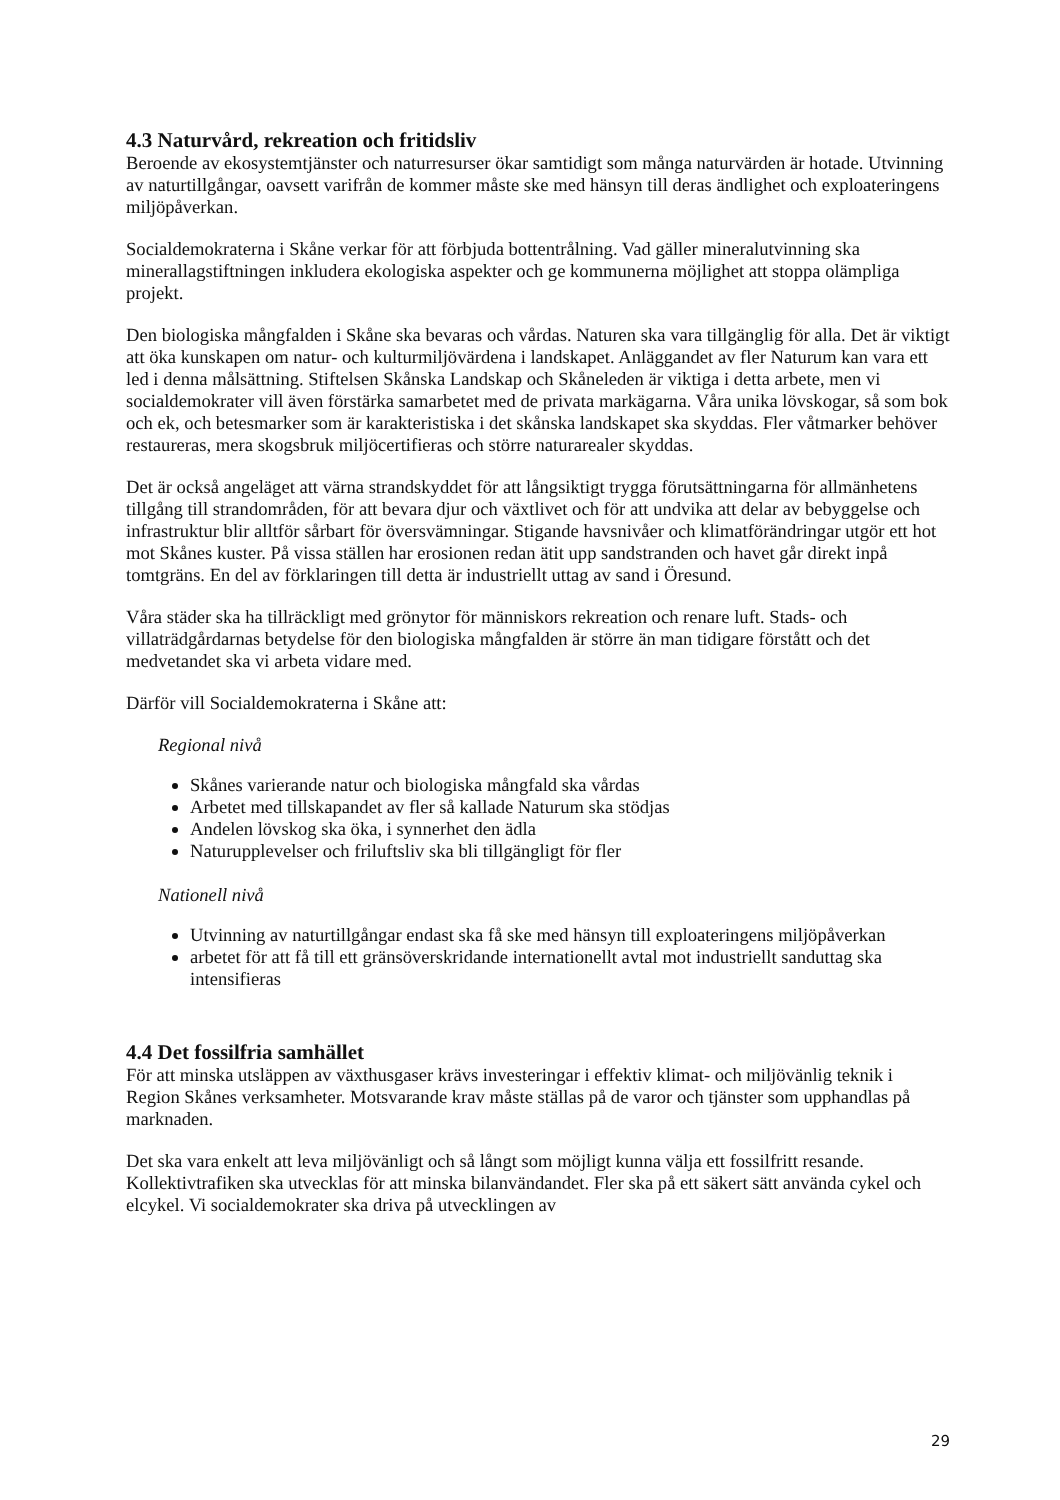4.3 Naturvård, rekreation och fritidsliv
Beroende av ekosystemtjänster och naturresurser ökar samtidigt som många naturvärden är hotade. Utvinning av naturtillgångar, oavsett varifrån de kommer måste ske med hänsyn till deras ändlighet och exploateringens miljöpåverkan.
Socialdemokraterna i Skåne verkar för att förbjuda bottentrålning. Vad gäller mineralutvinning ska minerallagstiftningen inkludera ekologiska aspekter och ge kommunerna möjlighet att stoppa olämpliga projekt.
Den biologiska mångfalden i Skåne ska bevaras och vårdas. Naturen ska vara tillgänglig för alla. Det är viktigt att öka kunskapen om natur- och kulturmiljövärdena i landskapet. Anläggandet av fler Naturum kan vara ett led i denna målsättning. Stiftelsen Skånska Landskap och Skåneleden är viktiga i detta arbete, men vi socialdemokrater vill även förstärka samarbetet med de privata markägarna. Våra unika lövskogar, så som bok och ek, och betesmarker som är karakteristiska i det skånska landskapet ska skyddas. Fler våtmarker behöver restaureras, mera skogsbruk miljöcertifieras och större naturarealer skyddas.
Det är också angeläget att värna strandskyddet för att långsiktigt trygga förutsättningarna för allmänhetens tillgång till strandområden, för att bevara djur och växtlivet och för att undvika att delar av bebyggelse och infrastruktur blir alltför sårbart för översvämningar. Stigande havsnivåer och klimatförändringar utgör ett hot mot Skånes kuster. På vissa ställen har erosionen redan ätit upp sandstranden och havet går direkt inpå tomtgräns. En del av förklaringen till detta är industriellt uttag av sand i Öresund.
Våra städer ska ha tillräckligt med grönytor för människors rekreation och renare luft. Stads- och villaträdgårdarnas betydelse för den biologiska mångfalden är större än man tidigare förstått och det medvetandet ska vi arbeta vidare med.
Därför vill Socialdemokraterna i Skåne att:
Regional nivå
Skånes varierande natur och biologiska mångfald ska vårdas
Arbetet med tillskapandet av fler så kallade Naturum ska stödjas
Andelen lövskog ska öka, i synnerhet den ädla
Naturupplevelser och friluftsliv ska bli tillgängligt för fler
Nationell nivå
Utvinning av naturtillgångar endast ska få ske med hänsyn till exploateringens miljöpåverkan
arbetet för att få till ett gränsöverskridande internationellt avtal mot industriellt sanduttag ska intensifieras
4.4 Det fossilfria samhället
För att minska utsläppen av växthusgaser krävs investeringar i effektiv klimat- och miljövänlig teknik i Region Skånes verksamheter. Motsvarande krav måste ställas på de varor och tjänster som upphandlas på marknaden.
Det ska vara enkelt att leva miljövänligt och så långt som möjligt kunna välja ett fossilfritt resande. Kollektivtrafiken ska utvecklas för att minska bilanvändandet. Fler ska på ett säkert sätt använda cykel och elcykel. Vi socialdemokrater ska driva på utvecklingen av
29